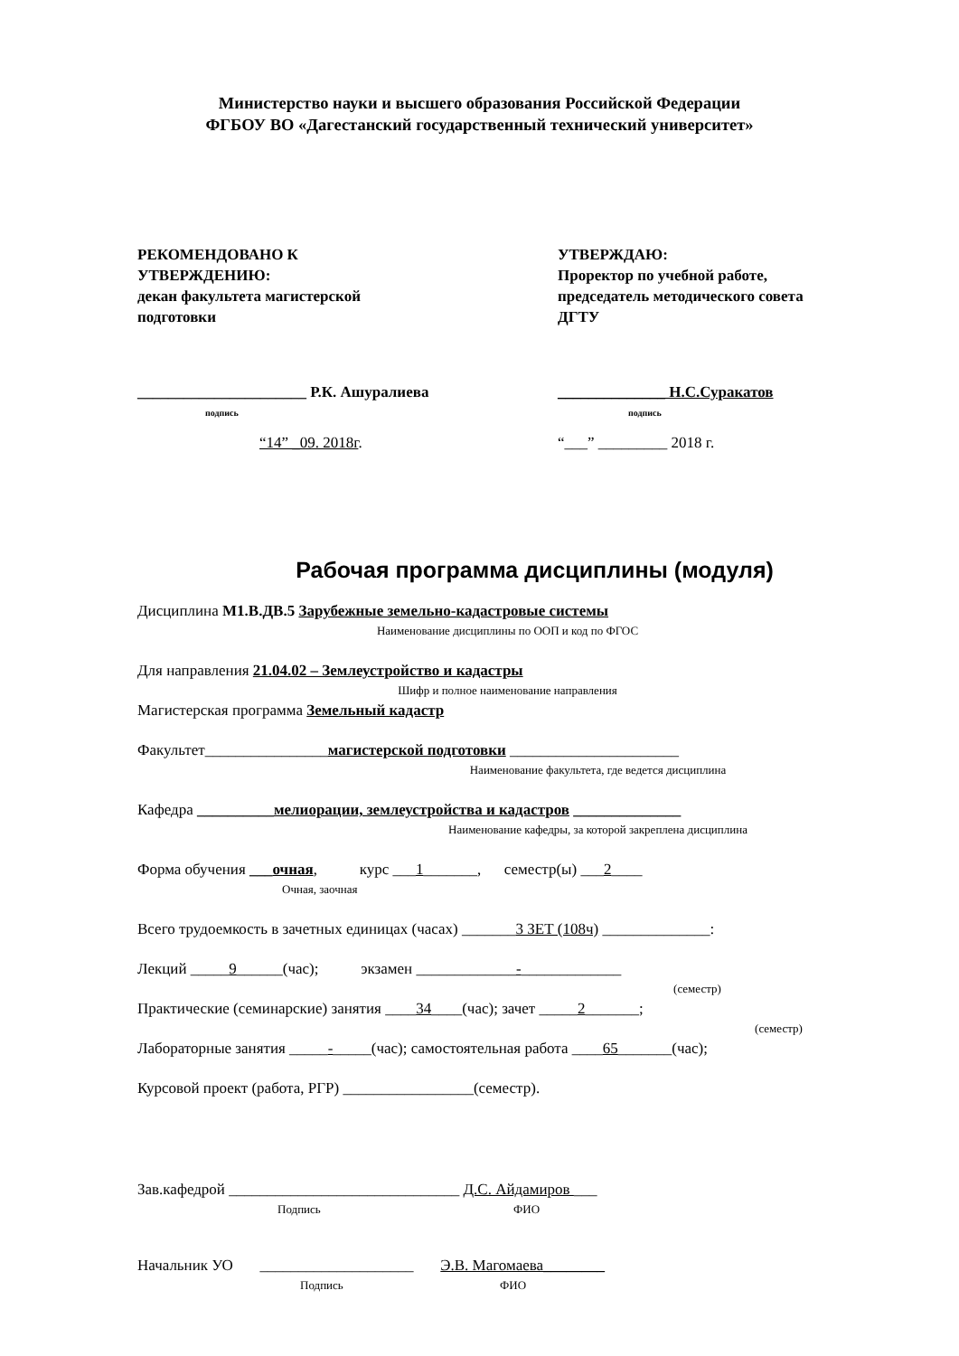Министерство науки и высшего образования Российской Федерации
ФГБОУ ВО «Дагестанский государственный технический университет»
РЕКОМЕНДОВАНО К
УТВЕРЖДЕНИЮ:
декан факультета магистерской
подготовки
______________________ Р.К. Ашуралиева
подпись
“14” _09. 2018г.
УТВЕРЖДАЮ:
Проректор по учебной работе,
председатель методического совета
ДГТУ
______________ Н.С.Суракатов
подпись
“___” _________ 2018 г.
Рабочая программа дисциплины (модуля)
Дисциплина М1.В.ДВ.5 Зарубежные земельно-кадастровые системы
Наименование дисциплины по ООП и код по ФГОС
Для направления 21.04.02 – Землеустройство и кадастры
Шифр и полное наименование направления
Магистерская программа Земельный кадастр
Факультет________________магистерской подготовки ______________________
Наименование факультета, где ведется дисциплина
Кафедра __________мелиорации, землеустройства и кадастров ______________
Наименование кафедры, за которой закреплена дисциплина
Форма обучения ___очная, курс ___1_______, семестр(ы) ___2____
Очная, заочная
Всего трудоемкость в зачетных единицах (часах) _______3 ЗЕТ (108ч) ______________:
Лекций _____9______(час); экзамен _____________-_____________
(семестр)
Практические (семинарские) занятия ____34____(час); зачет _____2_______;
(семестр)
Лабораторные занятия _____-_____(час); самостоятельная работа ____65_______(час);
Курсовой проект (работа, РГР) _________________(семестр).
Зав.кафедрой ______________________________ Д.С. Айдамиров ___
Подпись ФИО
Начальник УО ____________________ Э.В. Магомаева________
Подпись ФИО